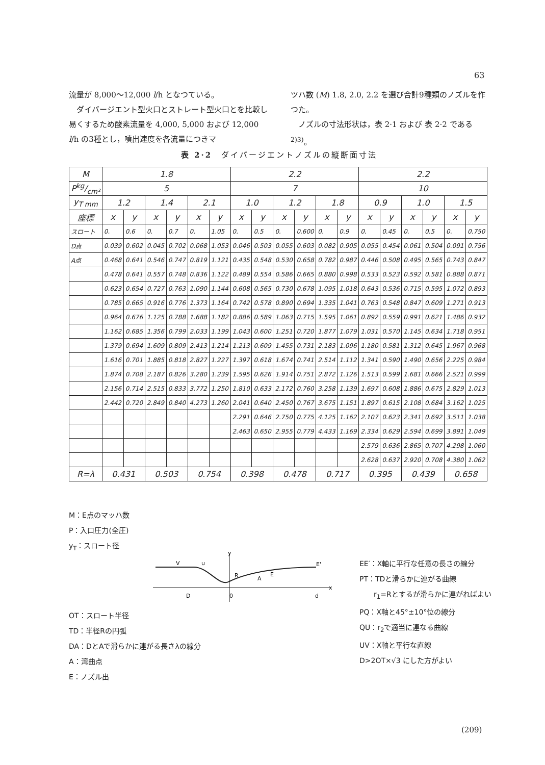63
流量が 8,000〜12,000 l/h となつている。
　ダイバージエント型火口とストレート型火口とを比較し易くするため酸素流量を 4,000, 5,000 および 12,000 l/h の3種とし，噴出速度を各流量につきマ
ツハ数 (M) 1.8, 2.0, 2.2 を選び合計9種類のノズルを作つた。
　ノズルの寸法形状は，表 2·1 および 表 2·2 である<sup>2)3)</sup>。
表 2·2　ダイバージエントノズルの縦断面寸法
| M | 1.8 | | | | | | 2.2 | | | | | | 2.2 | | | | | |
| --- | --- | --- | --- | --- | --- | --- | --- | --- | --- | --- | --- | --- | --- | --- | --- | --- | --- | --- |
| Pkg/cm² | 5 | | | | | | 7 | | | | | | 10 | | | | | |
| y<sub>T mm</sub> | 1.2 | | 1.4 | | 2.1 | | 1.0 | | 1.2 | | 1.8 | | 0.9 | | 1.0 | | 1.5 | |
| 座標 | x | y | x | y | x | y | x | y | x | y | x | y | x | y | x | y | x | y |
| スロート | 0. | 0.6 | 0. | 0.7 | 0. | 1.05 | 0. | 0.5 | 0. | 0.600 | 0. | 0.9 | 0. | 0.45 | 0. | 0.5 | 0. | 0.750 |
| D点 | 0.039 | 0.602 | 0.045 | 0.702 | 0.068 | 1.053 | 0.046 | 0.503 | 0.055 | 0.603 | 0.082 | 0.905 | 0.055 | 0.454 | 0.061 | 0.504 | 0.091 | 0.756 |
| A点 | 0.468 | 0.641 | 0.546 | 0.747 | 0.819 | 1.121 | 0.435 | 0.548 | 0.530 | 0.658 | 0.782 | 0.987 | 0.446 | 0.508 | 0.495 | 0.565 | 0.743 | 0.847 |
| | 0.478 | 0.641 | 0.557 | 0.748 | 0.836 | 1.122 | 0.489 | 0.554 | 0.586 | 0.665 | 0.880 | 0.998 | 0.533 | 0.523 | 0.592 | 0.581 | 0.888 | 0.871 |
| | 0.623 | 0.654 | 0.727 | 0.763 | 1.090 | 1.144 | 0.608 | 0.565 | 0.730 | 0.678 | 1.095 | 1.018 | 0.643 | 0.536 | 0.715 | 0.595 | 1.072 | 0.893 |
| | 0.785 | 0.665 | 0.916 | 0.776 | 1.373 | 1.164 | 0.742 | 0.578 | 0.890 | 0.694 | 1.335 | 1.041 | 0.763 | 0.548 | 0.847 | 0.609 | 1.271 | 0.913 |
| | 0.964 | 0.676 | 1.125 | 0.788 | 1.688 | 1.182 | 0.886 | 0.589 | 1.063 | 0.715 | 1.595 | 1.061 | 0.892 | 0.559 | 0.991 | 0.621 | 1.486 | 0.932 |
| | 1.162 | 0.685 | 1.356 | 0.799 | 2.033 | 1.199 | 1.043 | 0.600 | 1.251 | 0.720 | 1.877 | 1.079 | 1.031 | 0.570 | 1.145 | 0.634 | 1.718 | 0.951 |
| | 1.379 | 0.694 | 1.609 | 0.809 | 2.413 | 1.214 | 1.213 | 0.609 | 1.455 | 0.731 | 2.183 | 1.096 | 1.180 | 0.581 | 1.312 | 0.645 | 1.967 | 0.968 |
| | 1.616 | 0.701 | 1.885 | 0.818 | 2.827 | 1.227 | 1.397 | 0.618 | 1.674 | 0.741 | 2.514 | 1.112 | 1.341 | 0.590 | 1.490 | 0.656 | 2.225 | 0.984 |
| | 1.874 | 0.708 | 2.187 | 0.826 | 3.280 | 1.239 | 1.595 | 0.626 | 1.914 | 0.751 | 2.872 | 1.126 | 1.513 | 0.599 | 1.681 | 0.666 | 2.521 | 0.999 |
| | 2.156 | 0.714 | 2.515 | 0.833 | 3.772 | 1.250 | 1.810 | 0.633 | 2.172 | 0.760 | 3.258 | 1.139 | 1.697 | 0.608 | 1.886 | 0.675 | 2.829 | 1.013 |
| | 2.442 | 0.720 | 2.849 | 0.840 | 4.273 | 1.260 | 2.041 | 0.640 | 2.450 | 0.767 | 3.675 | 1.151 | 1.897 | 0.615 | 2.108 | 0.684 | 3.162 | 1.025 |
| | | | | | | | 2.291 | 0.646 | 2.750 | 0.775 | 4.125 | 1.162 | 2.107 | 0.623 | 2.341 | 0.692 | 3.511 | 1.038 |
| | | | | | | | 2.463 | 0.650 | 2.955 | 0.779 | 4.433 | 1.169 | 2.334 | 0.629 | 2.594 | 0.699 | 3.891 | 1.049 |
| | | | | | | | | | | | | | 2.579 | 0.636 | 2.865 | 0.707 | 4.298 | 1.060 |
| | | | | | | | | | | | | | 2.628 | 0.637 | 2.920 | 0.708 | 4.380 | 1.062 |
| R=λ | 0.431 | | 0.503 | | 0.754 | | 0.398 | | 0.478 | | 0.717 | | 0.395 | | 0.439 | | 0.658 | |
M：E点のマッハ数
P：入口圧力(全圧)
y<sub>T</sub>：スロート径
y
x
V
u
R
A
E
E'
D
0
d
OT：スロート半径
TD：半径Rの円弧
DA：DとAで滑らかに連がる長さλの線分
A：湾曲点
E：ノズル出
EE′：X軸に平行な任意の長さの線分
PT：TDと滑らかに連がる曲線
　　r<sub>1</sub>=Rとするが滑らかに連がればよい
PQ：X軸と45°±10°位の線分
QU：r<sub>2</sub>で適当に連なる曲線
UV：X軸と平行な直線
D>2OT×√3 にした方がよい
(209)